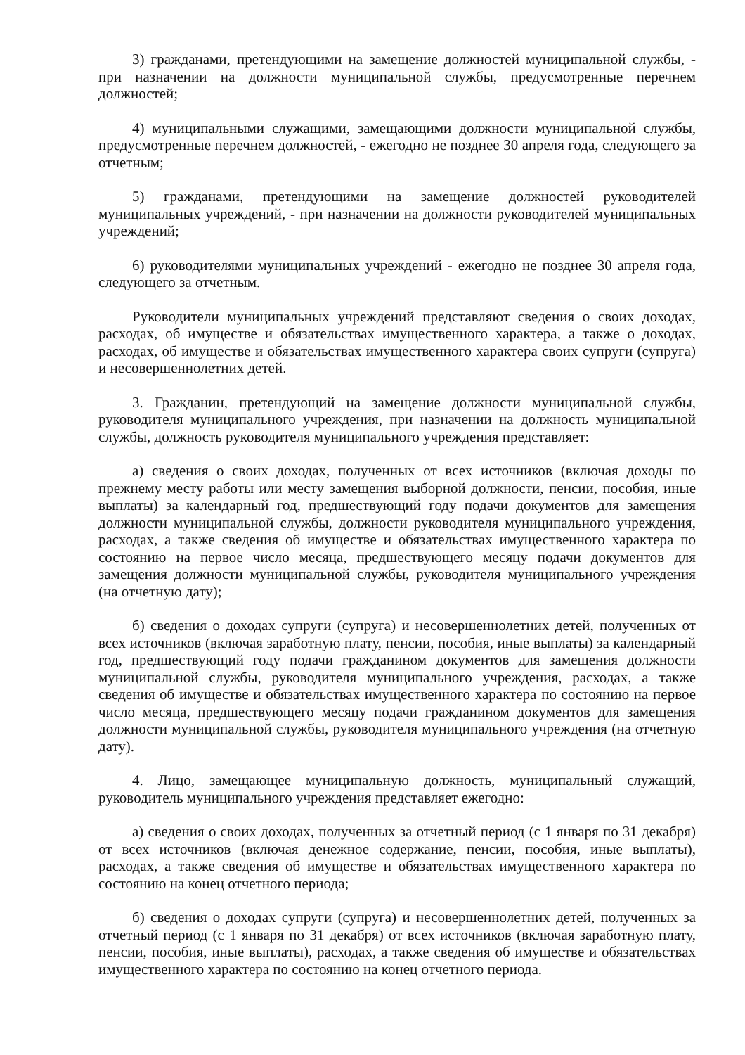3) гражданами, претендующими на замещение должностей муниципальной службы, - при назначении на должности муниципальной службы, предусмотренные перечнем должностей;
4) муниципальными служащими, замещающими должности муниципальной службы, предусмотренные перечнем должностей, - ежегодно не позднее 30 апреля года, следующего за отчетным;
5) гражданами, претендующими на замещение должностей руководителей муниципальных учреждений, - при назначении на должности руководителей муниципальных учреждений;
6) руководителями муниципальных учреждений - ежегодно не позднее 30 апреля года, следующего за отчетным.
Руководители муниципальных учреждений представляют сведения о своих доходах, расходах, об имуществе и обязательствах имущественного характера, а также о доходах, расходах, об имуществе и обязательствах имущественного характера своих супруги (супруга) и несовершеннолетних детей.
3. Гражданин, претендующий на замещение должности муниципальной службы, руководителя муниципального учреждения, при назначении на должность муниципальной службы, должность руководителя муниципального учреждения представляет:
а) сведения о своих доходах, полученных от всех источников (включая доходы по прежнему месту работы или месту замещения выборной должности, пенсии, пособия, иные выплаты) за календарный год, предшествующий году подачи документов для замещения должности муниципальной службы, должности руководителя муниципального учреждения, расходах, а также сведения об имуществе и обязательствах имущественного характера по состоянию на первое число месяца, предшествующего месяцу подачи документов для замещения должности муниципальной службы, руководителя муниципального учреждения (на отчетную дату);
б) сведения о доходах супруги (супруга) и несовершеннолетних детей, полученных от всех источников (включая заработную плату, пенсии, пособия, иные выплаты) за календарный год, предшествующий году подачи гражданином документов для замещения должности муниципальной службы, руководителя муниципального учреждения, расходах, а также сведения об имуществе и обязательствах имущественного характера по состоянию на первое число месяца, предшествующего месяцу подачи гражданином документов для замещения должности муниципальной службы, руководителя муниципального учреждения (на отчетную дату).
4. Лицо, замещающее муниципальную должность, муниципальный служащий, руководитель муниципального учреждения представляет ежегодно:
а) сведения о своих доходах, полученных за отчетный период (с 1 января по 31 декабря) от всех источников (включая денежное содержание, пенсии, пособия, иные выплаты), расходах, а также сведения об имуществе и обязательствах имущественного характера по состоянию на конец отчетного периода;
б) сведения о доходах супруги (супруга) и несовершеннолетних детей, полученных за отчетный период (с 1 января по 31 декабря) от всех источников (включая заработную плату, пенсии, пособия, иные выплаты), расходах, а также сведения об имуществе и обязательствах имущественного характера по состоянию на конец отчетного периода.